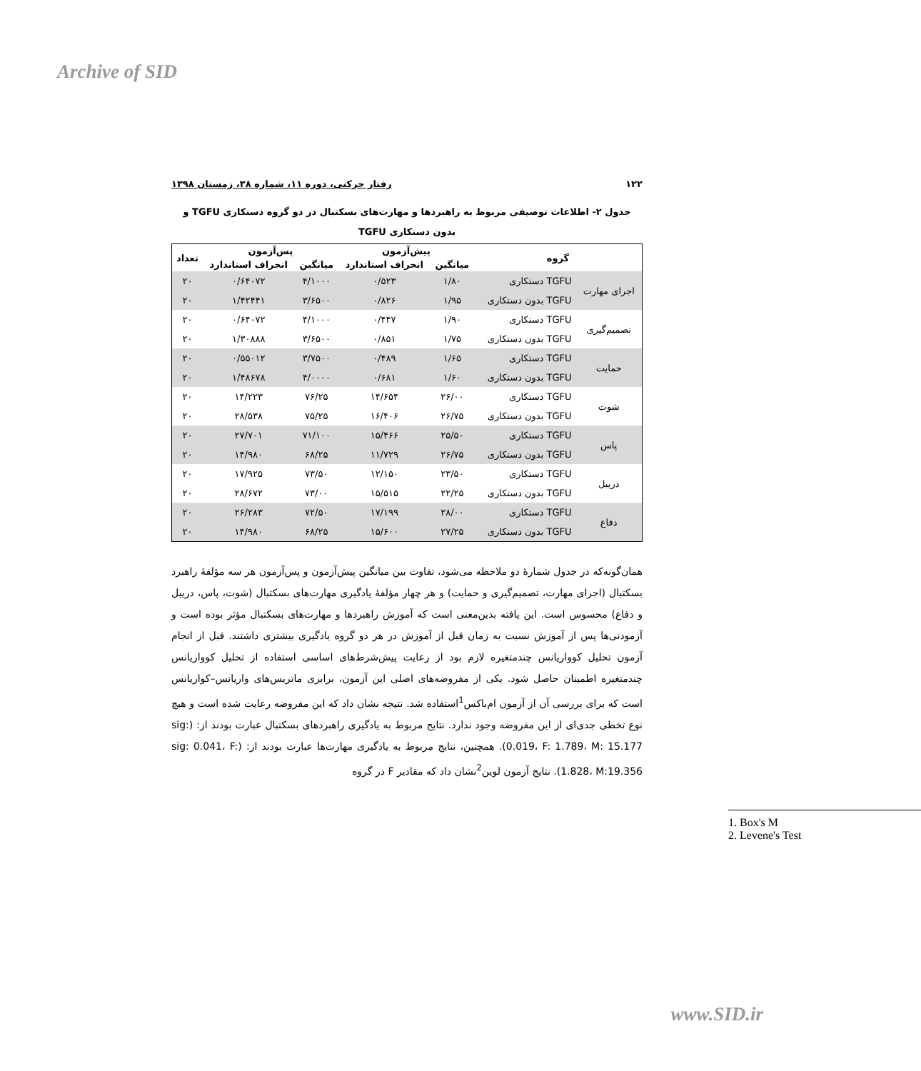Archive of SID
۱۲۲ رفتار حرکتی، دوره ۱۱، شماره ۳۸، زمستان ۱۳۹۸
جدول ۲- اطلاعات توصیفی مربوط به راهبردها و مهارت‌های بسکتبال در دو گروه دستکاری TGFU و
بدون دستکاری TGFU
| گروه | | پیش‌آزمون | | پس‌آزمون | | تعداد |
| --- | --- | --- | --- | --- | --- | --- |
| | | میانگین | انحراف استاندارد | میانگین | انحراف استاندارد | |
| اجرای مهارت | TGFU دستکاری | ۱/۸۰ | ۰/۵۲۳ | ۴/۱۰۰۰ | ۰/۶۴۰۷۲ | ۲۰ |
| | TGFU بدون دستکاری | ۱/۹۵ | ۰/۸۲۶ | ۳/۶۵۰۰ | ۱/۴۲۴۴۱ | ۲۰ |
| تصمیم‌گیری | TGFU دستکاری | ۱/۹۰ | ۰/۴۴۷ | ۴/۱۰۰۰ | ۰/۶۴۰۷۲ | ۲۰ |
| | TGFU بدون دستکاری | ۱/۷۵ | ۰/۸۵۱ | ۳/۶۵۰۰ | ۱/۳۰۸۸۸ | ۲۰ |
| حمایت | TGFU دستکاری | ۱/۶۵ | ۰/۴۸۹ | ۳/۷۵۰۰ | ۰/۵۵۰۱۲ | ۲۰ |
| | TGFU بدون دستکاری | ۱/۶۰ | ۰/۶۸۱ | ۴/۰۰۰۰ | ۱/۴۸۶۷۸ | ۲۰ |
| شوت | TGFU دستکاری | ۲۶/۰۰ | ۱۴/۶۵۴ | ۷۶/۲۵ | ۱۴/۲۲۳ | ۲۰ |
| | TGFU بدون دستکاری | ۲۶/۷۵ | ۱۶/۴۰۶ | ۷۵/۲۵ | ۲۸/۵۳۸ | ۲۰ |
| پاس | TGFU دستکاری | ۲۵/۵۰ | ۱۵/۴۶۶ | ۷۱/۱۰۰ | ۲۷/۷۰۱ | ۲۰ |
| | TGFU بدون دستکاری | ۲۶/۷۵ | ۱۱/۷۲۹ | ۶۸/۲۵ | ۱۴/۹۸۰ | ۲۰ |
| دریبل | TGFU دستکاری | ۲۳/۵۰ | ۱۲/۱۵۰ | ۷۳/۵۰ | ۱۷/۹۲۵ | ۲۰ |
| | TGFU بدون دستکاری | ۲۲/۲۵ | ۱۵/۵۱۵ | ۷۳/۰۰ | ۲۸/۶۷۲ | ۲۰ |
| دفاع | TGFU دستکاری | ۲۸/۰۰ | ۱۷/۱۹۹ | ۷۲/۵۰ | ۲۶/۲۸۳ | ۲۰ |
| | TGFU بدون دستکاری | ۲۷/۲۵ | ۱۵/۶۰۰ | ۶۸/۲۵ | ۱۴/۹۸۰ | ۲۰ |
همان‌گونه‌که در جدول شمارهٔ دو ملاحظه می‌شود، تفاوت بین میانگین پیش‌آزمون و پس‌آزمون هر سه مؤلفهٔ راهبرد بسکتبال (اجرای مهارت، تصمیم‌گیری و حمایت) و هر چهار مؤلفهٔ یادگیری مهارت‌های بسکتبال (شوت، پاس، دریبل و دفاع) محسوس است. این یافته بدین‌معنی است که آموزش راهبردها و مهارت‌های بسکتبال مؤثر بوده است و آزمودنی‌ها پس از آموزش نسبت به زمان قبل از آموزش در هر دو گروه یادگیری بیشتری داشتند. قبل از انجام آزمون تحلیل کوواریانس چندمتغیره لازم بود از رعایت پیش‌شرط‌های اساسی استفاده از تحلیل کوواریانس چندمتغیره اطمینان حاصل شود. یکی از مفروضه‌های اصلی این آزمون، برابری ماتریس‌های واریانس–کواریانس است که برای بررسی آن از آزمون ام‌باکس<sup>1</sup>استفاده شد. نتیجه نشان داد که این مفروضه رعایت شده است و هیچ نوع تخطی جدی‌ای از این مفروضه وجود ندارد. نتایج مربوط به یادگیری راهبردهای بسکتبال عبارت بودند از: (sig: 0.019، F: 1.789، M: 15.177). همچنین، نتایج مربوط به یادگیری مهارت‌ها عبارت بودند از: (sig: 0.041، F: 1.828، M:19.356). نتایج آزمون لوین<sup>2</sup>نشان داد که مقادیر F در گروه
1. Box's M
2. Levene's Test
www.SID.ir